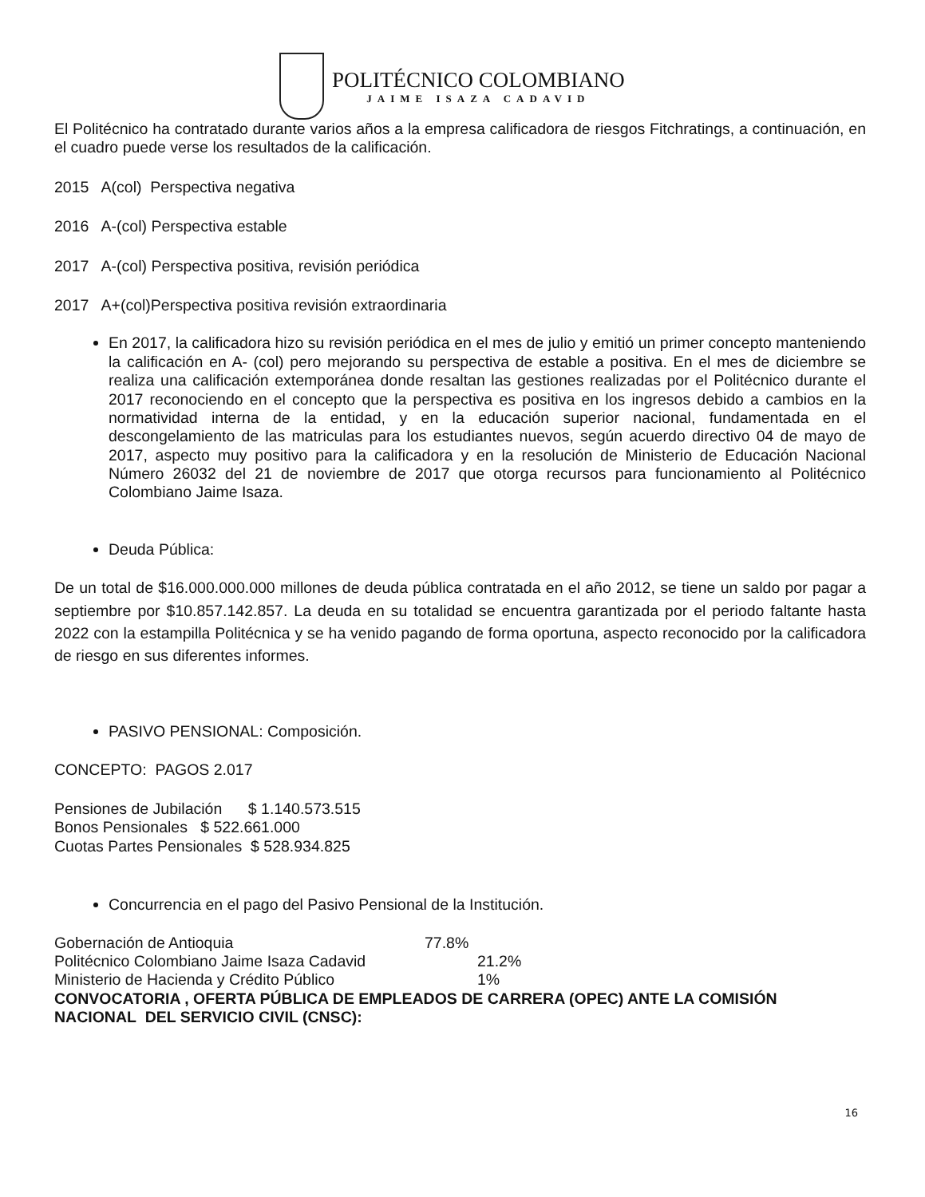POLITÉCNICO COLOMBIANO
JAIME ISAZA CADAVID
El Politécnico ha contratado durante varios años a la empresa calificadora de riesgos Fitchratings, a continuación, en el cuadro puede verse los resultados de la calificación.
2015 A(col) Perspectiva negativa
2016 A-(col) Perspectiva estable
2017 A-(col) Perspectiva positiva, revisión periódica
2017 A+(col)Perspectiva positiva revisión extraordinaria
En 2017, la calificadora hizo su revisión periódica en el mes de julio y emitió un primer concepto manteniendo la calificación en A- (col) pero mejorando su perspectiva de estable a positiva. En el mes de diciembre se realiza una calificación extemporánea donde resaltan las gestiones realizadas por el Politécnico durante el 2017 reconociendo en el concepto que la perspectiva es positiva en los ingresos debido a cambios en la normatividad interna de la entidad, y en la educación superior nacional, fundamentada en el descongelamiento de las matriculas para los estudiantes nuevos, según acuerdo directivo 04 de mayo de 2017, aspecto muy positivo para la calificadora y en la resolución de Ministerio de Educación Nacional Número 26032 del 21 de noviembre de 2017 que otorga recursos para funcionamiento al Politécnico Colombiano Jaime Isaza.
Deuda Pública:
De un total de $16.000.000.000 millones de deuda pública contratada en el año 2012, se tiene un saldo por pagar a septiembre por $10.857.142.857. La deuda en su totalidad se encuentra garantizada por el periodo faltante hasta 2022 con la estampilla Politécnica y se ha venido pagando de forma oportuna, aspecto reconocido por la calificadora de riesgo en sus diferentes informes.
PASIVO PENSIONAL: Composición.
CONCEPTO: PAGOS 2.017
Pensiones de Jubilación $ 1.140.573.515
Bonos Pensionales $ 522.661.000
Cuotas Partes Pensionales $ 528.934.825
Concurrencia en el pago del Pasivo Pensional de la Institución.
Gobernación de Antioquia 77.8%
Politécnico Colombiano Jaime Isaza Cadavid 21.2%
Ministerio de Hacienda y Crédito Público 1%
CONVOCATORIA , OFERTA PÚBLICA DE EMPLEADOS DE CARRERA (OPEC) ANTE LA COMISIÓN NACIONAL DEL SERVICIO CIVIL (CNSC):
16